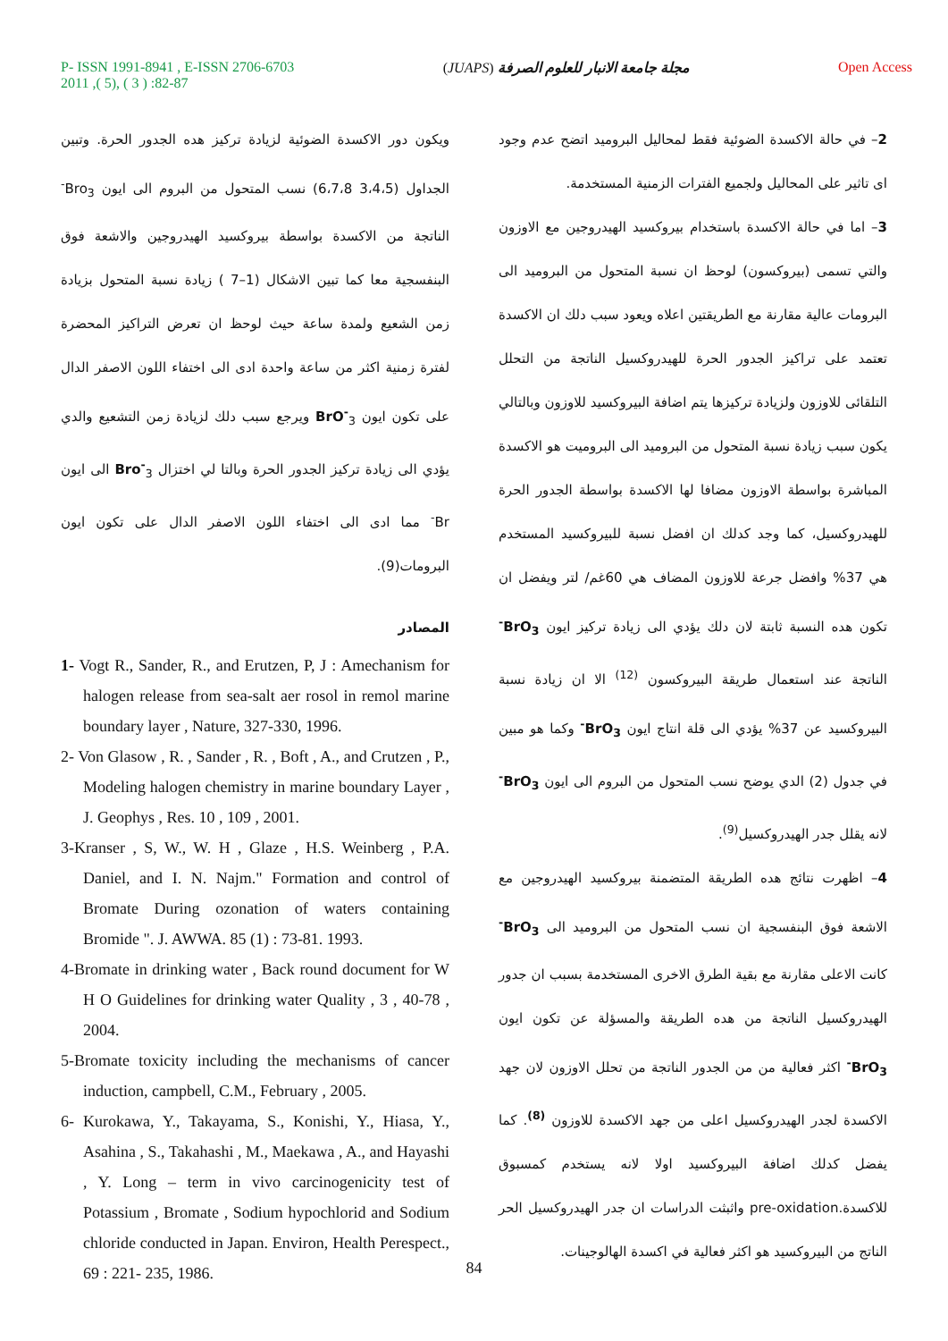P- ISSN 1991-8941 , E-ISSN 2706-6703
2011 ,( 5), ( 3 ) :82-87
(JUAPS) مجلة جامعة الانبار للعلوم الصرفة
Open Access
2– في حالة الاكسدة الضوئية فقط لمحاليل البروميد اتضح عدم وجود اى تاثير على المحاليل ولجميع الفترات الزمنية المستخدمة.
3– اما في حالة الاكسدة باستخدام بيروكسيد الهيدروجين مع الاوزون والتي تسمى (بيروكسون) لوحظ ان نسبة المتحول من البروميد الى البرومات عالية مقارنة مع الطريقتين اعلاه ويعود سبب دلك ان الاكسدة تعتمد على تراكيز الجدور الحرة للهيدروكسيل الناتجة من التحلل التلقائى للاوزون ولزيادة تركيزها يتم اضافة البيروكسيد للاوزون وبالتالي يكون سبب زيادة نسبة المتحول من البروميد الى البروميت هو الاكسدة المباشرة بواسطة الاوزون مضافا لها الاكسدة بواسطة الجدور الحرة للهيدروكسيل، كما وجد كدلك ان افضل نسبة للبيروكسيد المستخدم هي 37% وافضل جرعة للاوزون المضاف هي 60غم/ لتر ويفضل ان تكون هده النسبة ثابتة لان دلك يؤدي الى زيادة تركيز ايون BrO<sub>3</sub><sup>-</sup> الناتجة عند استعمال طريقة البيروكسون <sup>(12)</sup> الا ان زيادة نسبة البيروكسيد عن 37% يؤدي الى قلة انتاج ايون BrO<sub>3</sub><sup>-</sup> وكما هو مبين في جدول (2) الدي يوضح نسب المتحول من البروم الى ايون BrO<sub>3</sub><sup>-</sup> لانه يقلل جدر الهيدروكسيل<sup>(9)</sup>.
4– اظهرت نتائج هده الطريقة المتضمنة بيروكسيد الهيدروجين مع الاشعة فوق البنفسجية ان نسب المتحول من البروميد الى BrO<sub>3</sub><sup>-</sup> كانت الاعلى مقارنة مع بقية الطرق الاخرى المستخدمة بسبب ان جدور الهيدروكسيل الناتجة من هده الطريقة والمسؤلة عن تكون ايون BrO<sub>3</sub><sup>-</sup> اكثر فعالية من من الجدور الناتجة من تحلل الاوزون لان جهد الاكسدة لجدر الهيدروكسيل اعلى من جهد الاكسدة للاوزون <sup>(8)</sup>. كما يفضل كدلك اضافة البيروكسيد اولا لانه يستخدم كمسبوق للاكسدة.pre-oxidation واثبثت الدراسات ان جدر الهيدروكسيل الحر الناتج من البيروكسيد هو اكثر فعالية في اكسدة الهالوجينات.
ويكون دور الاكسدة الضوئية لزيادة تركيز هده الجدور الحرة. وتبين الجداول (3،4،5 6،7،8) نسب المتحول من البروم الى ايون Bro<sub>3</sub><sup>-</sup> الناتجة من الاكسدة بواسطة بيروكسيد الهيدروجين والاشعة فوق البنفسجية معا كما تبين الاشكال (1–7 ) زيادة نسبة المتحول بزيادة زمن الشعيع ولمدة ساعة حيث لوحظ ان تعرض التراكيز المحضرة لفترة زمنية اكثر من ساعة واحدة ادى الى اختفاء اللون الاصفر الدال على تكون ايون BrO<sup>-</sup><sub>3</sub> ويرجع سبب دلك لزيادة زمن التشعيع والدي يؤدي الى زيادة تركيز الجدور الحرة وبالتا لي اختزال Bro<sup>-</sup><sub>3</sub> الى ايون Br<sup>-</sup> مما ادى الى اختفاء اللون الاصفر الدال على تكون ايون البرومات(9).
المصادر
1- Vogt R., Sander, R., and Erutzen, P, J : Amechanism for halogen release from sea-salt aer rosol in remol marine boundary layer , Nature, 327-330, 1996.
2- Von Glasow , R. , Sander , R. , Boft , A., and Crutzen , P., Modeling halogen chemistry in marine boundary Layer , J. Geophys , Res. 10 , 109 , 2001.
3-Kranser , S, W., W. H , Glaze , H.S. Weinberg , P.A. Daniel, and I. N. Najm." Formation and control of Bromate During ozonation of waters containing Bromide ". J. AWWA. 85 (1) : 73-81. 1993.
4-Bromate in drinking water , Back round document for W H O Guidelines for drinking water Quality , 3 , 40-78 , 2004.
5-Bromate toxicity including the mechanisms of cancer induction, campbell, C.M., February , 2005.
6- Kurokawa, Y., Takayama, S., Konishi, Y., Hiasa, Y., Asahina , S., Takahashi , M., Maekawa , A., and Hayashi , Y. Long – term in vivo carcinogenicity test of Potassium , Bromate , Sodium hypochlorid and Sodium chloride conducted in Japan. Environ, Health Perespect., 69 : 221- 235, 1986.
84